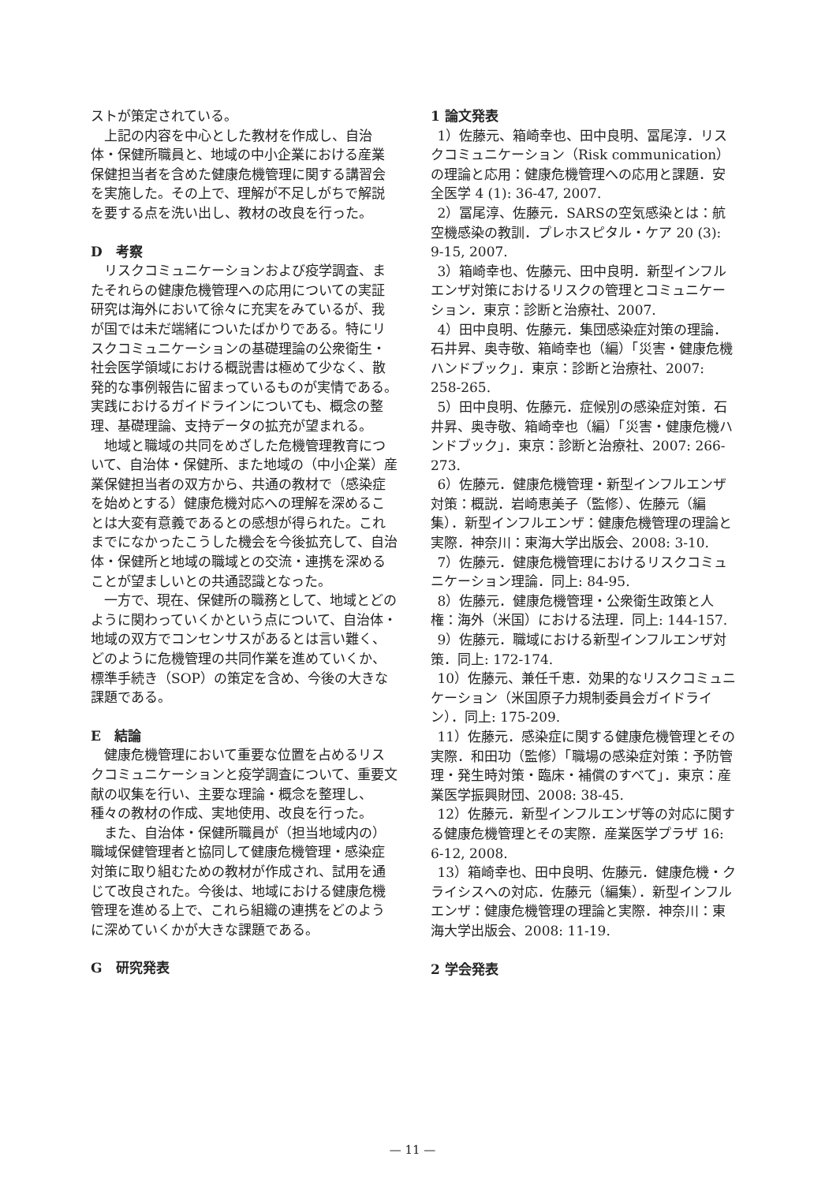ストが策定されている。
上記の内容を中心とした教材を作成し、自治体・保健所職員と、地域の中小企業における産業保健担当者を含めた健康危機管理に関する講習会を実施した。その上で、理解が不足しがちで解説を要する点を洗い出し、教材の改良を行った。
D　考察
リスクコミュニケーションおよび疫学調査、またそれらの健康危機管理への応用についての実証研究は海外において徐々に充実をみているが、我が国では未だ端緒についたばかりである。特にリスクコミュニケーションの基礎理論の公衆衛生・社会医学領域における概説書は極めて少なく、散発的な事例報告に留まっているものが実情である。実践におけるガイドラインについても、概念の整理、基礎理論、支持データの拡充が望まれる。
地域と職域の共同をめざした危機管理教育について、自治体・保健所、また地域の（中小企業）産業保健担当者の双方から、共通の教材で（感染症を始めとする）健康危機対応への理解を深めることは大変有意義であるとの感想が得られた。これまでになかったこうした機会を今後拡充して、自治体・保健所と地域の職域との交流・連携を深めることが望ましいとの共通認識となった。
一方で、現在、保健所の職務として、地域とどのように関わっていくかという点について、自治体・地域の双方でコンセンサスがあるとは言い難く、どのように危機管理の共同作業を進めていくか、標準手続き（SOP）の策定を含め、今後の大きな課題である。
E　結論
健康危機管理において重要な位置を占めるリスクコミュニケーションと疫学調査について、重要文献の収集を行い、主要な理論・概念を整理し、種々の教材の作成、実地使用、改良を行った。
また、自治体・保健所職員が（担当地域内の）職域保健管理者と協同して健康危機管理・感染症対策に取り組むための教材が作成され、試用を通じて改良された。今後は、地域における健康危機管理を進める上で、これら組織の連携をどのように深めていくかが大きな課題である。
G　研究発表
1 論文発表
1）佐藤元、箱崎幸也、田中良明、冨尾淳．リスクコミュニケーション（Risk communication）の理論と応用：健康危機管理への応用と課題．安全医学 4 (1): 36-47, 2007.
2）冨尾淳、佐藤元．SARSの空気感染とは：航空機感染の教訓．プレホスピタル・ケア 20 (3): 9-15, 2007.
3）箱崎幸也、佐藤元、田中良明．新型インフルエンザ対策におけるリスクの管理とコミュニケーション．東京：診断と治療社、2007.
4）田中良明、佐藤元．集団感染症対策の理論．石井昇、奥寺敬、箱崎幸也（編）「災害・健康危機ハンドブック」．東京：診断と治療社、2007: 258-265.
5）田中良明、佐藤元．症候別の感染症対策．石井昇、奥寺敬、箱崎幸也（編）「災害・健康危機ハンドブック」．東京：診断と治療社、2007: 266-273.
6）佐藤元．健康危機管理・新型インフルエンザ対策：概説．岩崎恵美子（監修）、佐藤元（編集）．新型インフルエンザ：健康危機管理の理論と実際．神奈川：東海大学出版会、2008: 3-10.
7）佐藤元．健康危機管理におけるリスクコミュニケーション理論．同上: 84-95.
8）佐藤元．健康危機管理・公衆衛生政策と人権：海外（米国）における法理．同上: 144-157.
9）佐藤元．職域における新型インフルエンザ対策．同上: 172-174.
10）佐藤元、兼任千恵．効果的なリスクコミュニケーション（米国原子力規制委員会ガイドライン）．同上: 175-209.
11）佐藤元．感染症に関する健康危機管理とその実際．和田功（監修）「職場の感染症対策：予防管理・発生時対策・臨床・補償のすべて」．東京：産業医学振興財団、2008: 38-45.
12）佐藤元．新型インフルエンザ等の対応に関する健康危機管理とその実際．産業医学プラザ 16: 6-12, 2008.
13）箱崎幸也、田中良明、佐藤元．健康危機・クライシスへの対応．佐藤元（編集）．新型インフルエンザ：健康危機管理の理論と実際．神奈川：東海大学出版会、2008: 11-19.
2 学会発表
— 11 —